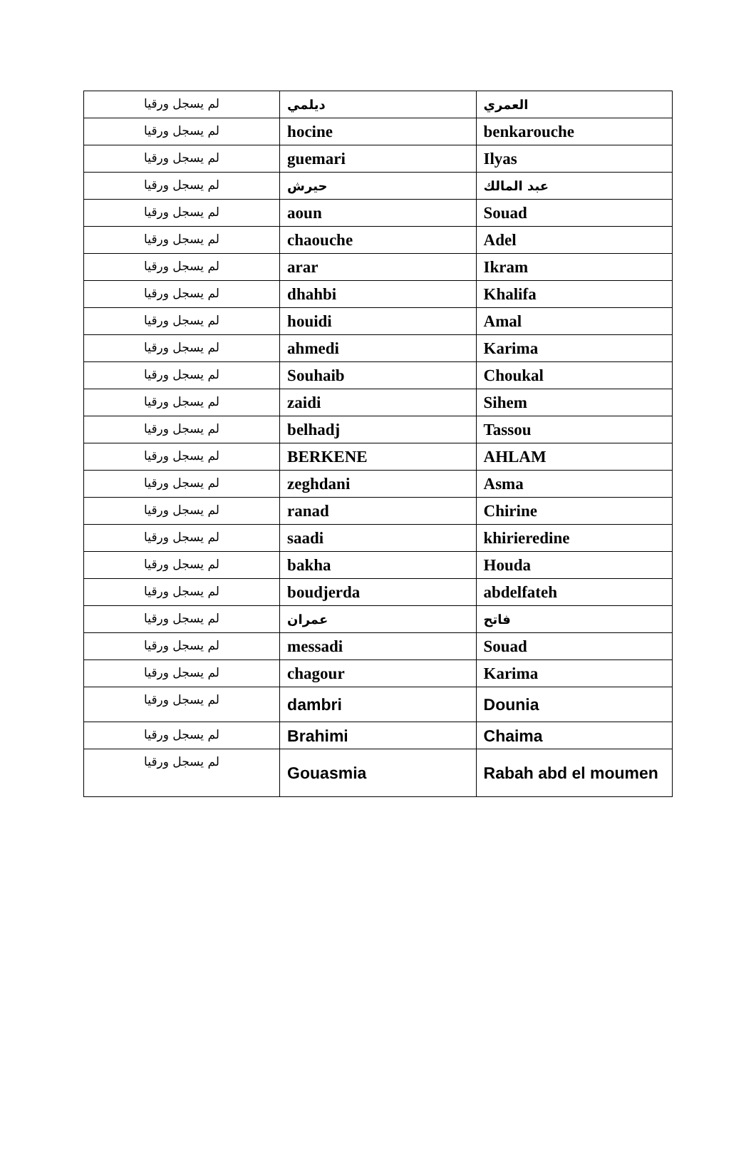| لم يسجل ورقيا | ديلمي | العمري |
| لم يسجل ورقيا | hocine | benkarouche |
| لم يسجل ورقيا | guemari | Ilyas |
| لم يسجل ورقيا | حيرش | عبد المالك |
| لم يسجل ورقيا | aoun | Souad |
| لم يسجل ورقيا | chaouche | Adel |
| لم يسجل ورقيا | arar | Ikram |
| لم يسجل ورقيا | dhahbi | Khalifa |
| لم يسجل ورقيا | houidi | Amal |
| لم يسجل ورقيا | ahmedi | Karima |
| لم يسجل ورقيا | Souhaib | Choukal |
| لم يسجل ورقيا | zaidi | Sihem |
| لم يسجل ورقيا | belhadj | Tassou |
| لم يسجل ورقيا | BERKENE | AHLAM |
| لم يسجل ورقيا | zeghdani | Asma |
| لم يسجل ورقيا | ranad | Chirine |
| لم يسجل ورقيا | saadi | khirieredine |
| لم يسجل ورقيا | bakha | Houda |
| لم يسجل ورقيا | boudjerda | abdelfateh |
| لم يسجل ورقيا | عمران | فاتح |
| لم يسجل ورقيا | messadi | Souad |
| لم يسجل ورقيا | chagour | Karima |
| لم يسجل ورقيا | dambri | Dounia |
| لم يسجل ورقيا | Brahimi | Chaima |
| لم يسجل ورقيا | Gouasmia | Rabah abd el moumen |